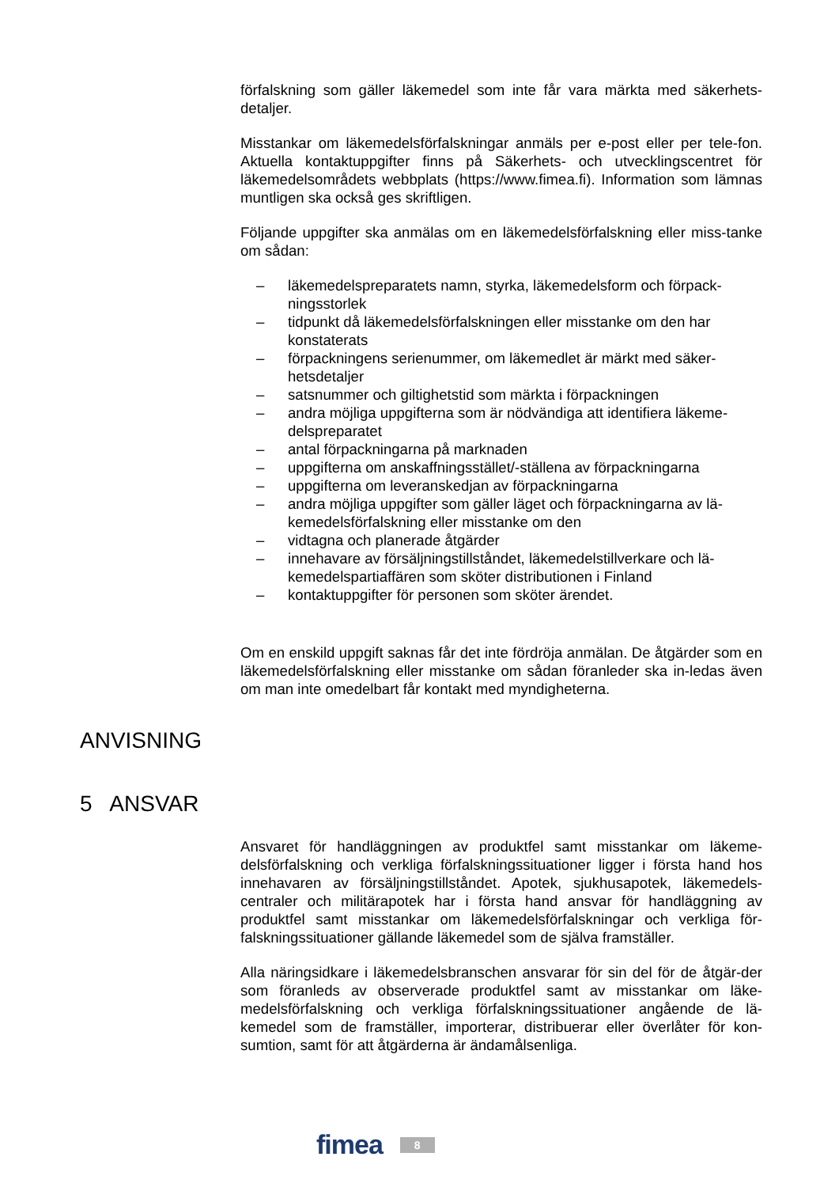förfalskning som gäller läkemedel som inte får vara märkta med säkerhets-detaljer.
Misstankar om läkemedelsförfalskningar anmäls per e-post eller per tele-fon. Aktuella kontaktuppgifter finns på Säkerhets- och utvecklingscentret för läkemedelsområdets webbplats (https://www.fimea.fi). Information som lämnas muntligen ska också ges skriftligen.
Följande uppgifter ska anmälas om en läkemedelsförfalskning eller miss-tanke om sådan:
– läkemedelspreparatets namn, styrka, läkemedelsform och förpack-ningsstorlek
– tidpunkt då läkemedelsförfalskningen eller misstanke om den har konstaterats
– förpackningens serienummer, om läkemedlet är märkt med säker-hetsdetaljer
– satsnummer och giltighetstid som märkta i förpackningen
– andra möjliga uppgifterna som är nödvändiga att identifiera läkeme-delspreparatet
– antal förpackningarna på marknaden
– uppgifterna om anskaffningsstället/-ställena av förpackningarna
– uppgifterna om leveranskedjan av förpackningarna
– andra möjliga uppgifter som gäller läget och förpackningarna av lä-kemedelsförfalskning eller misstanke om den
– vidtagna och planerade åtgärder
– innehavare av försäljningstillståndet, läkemedelstillverkare och lä-kemedelspartiaffären som sköter distributionen i Finland
– kontaktuppgifter för personen som sköter ärendet.
Om en enskild uppgift saknas får det inte fördröja anmälan. De åtgärder som en läkemedelsförfalskning eller misstanke om sådan föranleder ska in-ledas även om man inte omedelbart får kontakt med myndigheterna.
ANVISNING
5 ANSVAR
Ansvaret för handläggningen av produktfel samt misstankar om läkeme-delsförfalskning och verkliga förfalskningssituationer ligger i första hand hos innehavaren av försäljningstillståndet. Apotek, sjukhusapotek, läkemedels-centraler och militärapotek har i första hand ansvar för handläggning av produktfel samt misstankar om läkemedelsförfalskningar och verkliga för-falskningssituationer gällande läkemedel som de själva framställer.
Alla näringsidkare i läkemedelsbranschen ansvarar för sin del för de åtgär-der som föranleds av observerade produktfel samt av misstankar om läke-medelsförfalskning och verkliga förfalskningssituationer angående de lä-kemedel som de framställer, importerar, distribuerar eller överlåter för kon-sumtion, samt för att åtgärderna är ändamålsenliga.
fimea 8